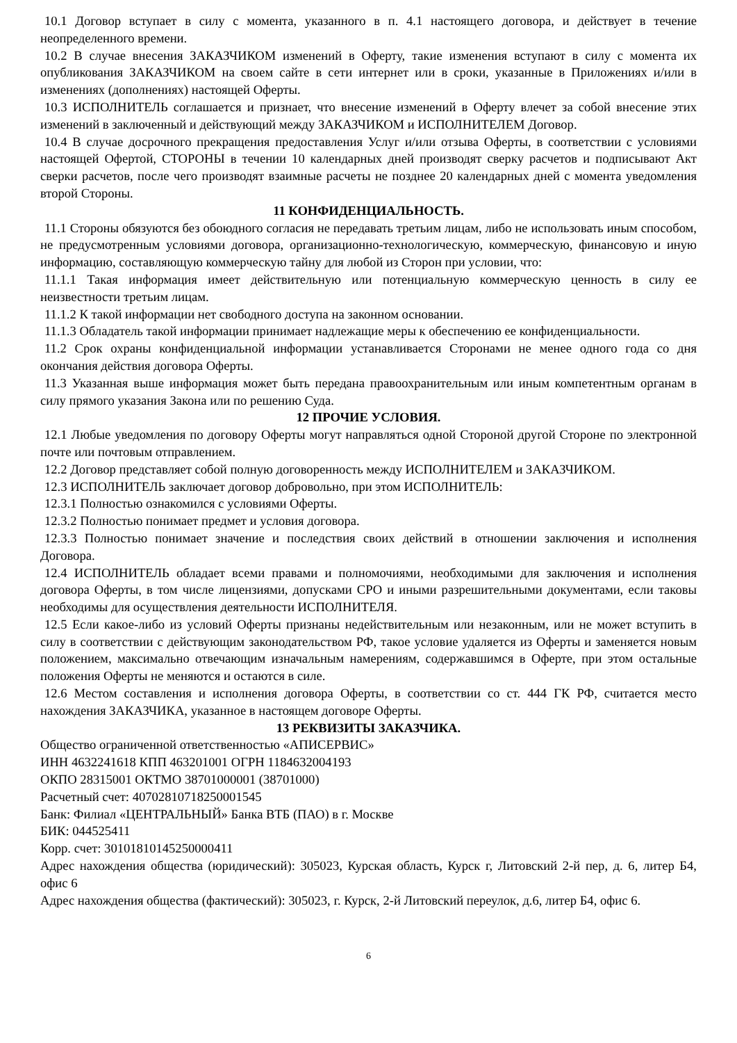10.1 Договор вступает в силу с момента, указанного в п. 4.1 настоящего договора, и действует в течение неопределенного времени.
10.2 В случае внесения ЗАКАЗЧИКОМ изменений в Оферту, такие изменения вступают в силу с момента их опубликования ЗАКАЗЧИКОМ на своем сайте в сети интернет или в сроки, указанные в Приложениях и/или в изменениях (дополнениях) настоящей Оферты.
10.3 ИСПОЛНИТЕЛЬ соглашается и признает, что внесение изменений в Оферту влечет за собой внесение этих изменений в заключенный и действующий между ЗАКАЗЧИКОМ и ИСПОЛНИТЕЛЕМ Договор.
10.4 В случае досрочного прекращения предоставления Услуг и/или отзыва Оферты, в соответствии с условиями настоящей Офертой, СТОРОНЫ в течении 10 календарных дней производят сверку расчетов и подписывают Акт сверки расчетов, после чего производят взаимные расчеты не позднее 20 календарных дней с момента уведомления второй Стороны.
11 КОНФИДЕНЦИАЛЬНОСТЬ.
11.1 Стороны обязуются без обоюдного согласия не передавать третьим лицам, либо не использовать иным способом, не предусмотренным условиями договора, организационно-технологическую, коммерческую, финансовую и иную информацию, составляющую коммерческую тайну для любой из Сторон при условии, что:
11.1.1 Такая информация имеет действительную или потенциальную коммерческую ценность в силу ее неизвестности третьим лицам.
11.1.2 К такой информации нет свободного доступа на законном основании.
11.1.3 Обладатель такой информации принимает надлежащие меры к обеспечению ее конфиденциальности.
11.2 Срок охраны конфиденциальной информации устанавливается Сторонами не менее одного года со дня окончания действия договора Оферты.
11.3 Указанная выше информация может быть передана правоохранительным или иным компетентным органам в силу прямого указания Закона или по решению Суда.
12 ПРОЧИЕ УСЛОВИЯ.
12.1 Любые уведомления по договору Оферты могут направляться одной Стороной другой Стороне по электронной почте или почтовым отправлением.
12.2 Договор представляет собой полную договоренность между ИСПОЛНИТЕЛЕМ и ЗАКАЗЧИКОМ.
12.3 ИСПОЛНИТЕЛЬ заключает договор добровольно, при этом ИСПОЛНИТЕЛЬ:
12.3.1 Полностью ознакомился с условиями Оферты.
12.3.2 Полностью понимает предмет и условия договора.
12.3.3 Полностью понимает значение и последствия своих действий в отношении заключения и исполнения Договора.
12.4 ИСПОЛНИТЕЛЬ обладает всеми правами и полномочиями, необходимыми для заключения и исполнения договора Оферты, в том числе лицензиями, допусками СРО и иными разрешительными документами, если таковы необходимы для осуществления деятельности ИСПОЛНИТЕЛЯ.
12.5 Если какое-либо из условий Оферты признаны недействительным или незаконным, или не может вступить в силу в соответствии с действующим законодательством РФ, такое условие удаляется из Оферты и заменяется новым положением, максимально отвечающим изначальным намерениям, содержавшимся в Оферте, при этом остальные положения Оферты не меняются и остаются в силе.
12.6 Местом составления и исполнения договора Оферты, в соответствии со ст. 444 ГК РФ, считается место нахождения ЗАКАЗЧИКА, указанное в настоящем договоре Оферты.
13 РЕКВИЗИТЫ ЗАКАЗЧИКА.
Общество ограниченной ответственностью «АПИСЕРВИС»
ИНН 4632241618 КПП 463201001 ОГРН 1184632004193
ОКПО 28315001 ОКТМО 38701000001 (38701000)
Расчетный счет: 40702810718250001545
Банк: Филиал «ЦЕНТРАЛЬНЫЙ» Банка ВТБ (ПАО) в г. Москве
БИК: 044525411
Корр. счет: 30101810145250000411
Адрес нахождения общества (юридический): 305023, Курская область, Курск г, Литовский 2-й пер, д. 6, литер Б4, офис 6
Адрес нахождения общества (фактический): 305023, г. Курск, 2-й Литовский переулок, д.6, литер Б4, офис 6.
6